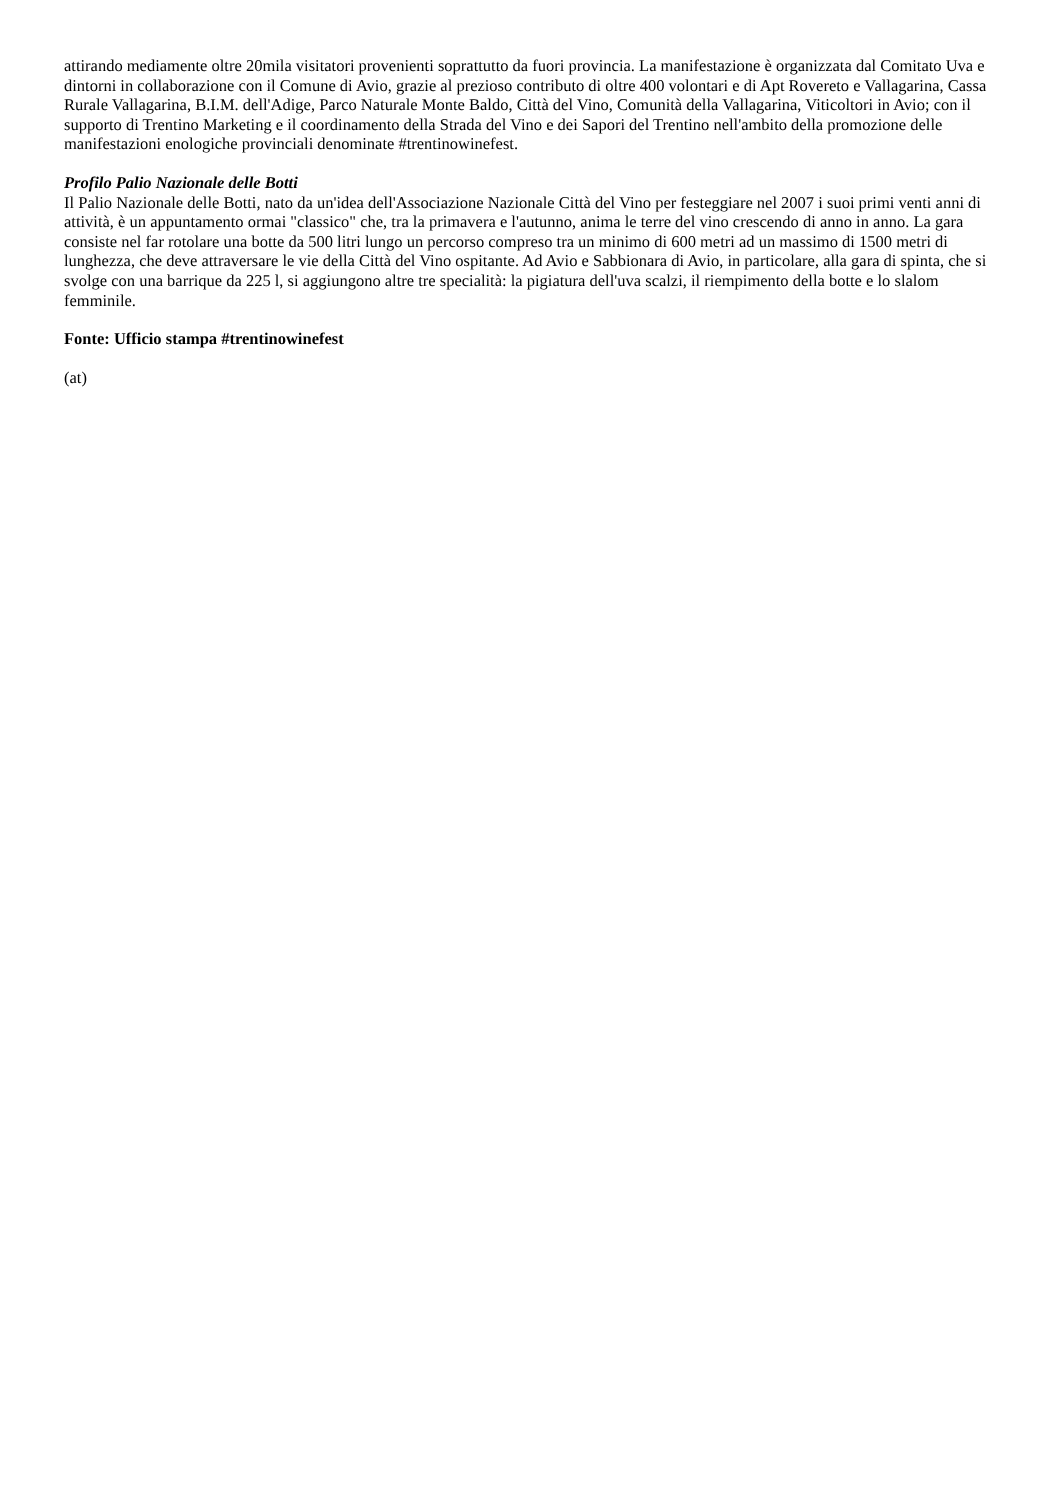attirando mediamente oltre 20mila visitatori provenienti soprattutto da fuori provincia. La manifestazione è organizzata dal Comitato Uva e dintorni in collaborazione con il Comune di Avio, grazie al prezioso contributo di oltre 400 volontari e di Apt Rovereto e Vallagarina, Cassa Rurale Vallagarina, B.I.M. dell'Adige, Parco Naturale Monte Baldo, Città del Vino, Comunità della Vallagarina, Viticoltori in Avio; con il supporto di Trentino Marketing e il coordinamento della Strada del Vino e dei Sapori del Trentino nell'ambito della promozione delle manifestazioni enologiche provinciali denominate #trentinowinefest.
Profilo Palio Nazionale delle Botti
Il Palio Nazionale delle Botti, nato da un'idea dell'Associazione Nazionale Città del Vino per festeggiare nel 2007 i suoi primi venti anni di attività, è un appuntamento ormai "classico" che, tra la primavera e l'autunno, anima le terre del vino crescendo di anno in anno. La gara consiste nel far rotolare una botte da 500 litri lungo un percorso compreso tra un minimo di 600 metri ad un massimo di 1500 metri di lunghezza, che deve attraversare le vie della Città del Vino ospitante. Ad Avio e Sabbionara di Avio, in particolare, alla gara di spinta, che si svolge con una barrique da 225 l, si aggiungono altre tre specialità: la pigiatura dell'uva scalzi, il riempimento della botte e lo slalom femminile.
Fonte: Ufficio stampa #trentinowinefest
(at)